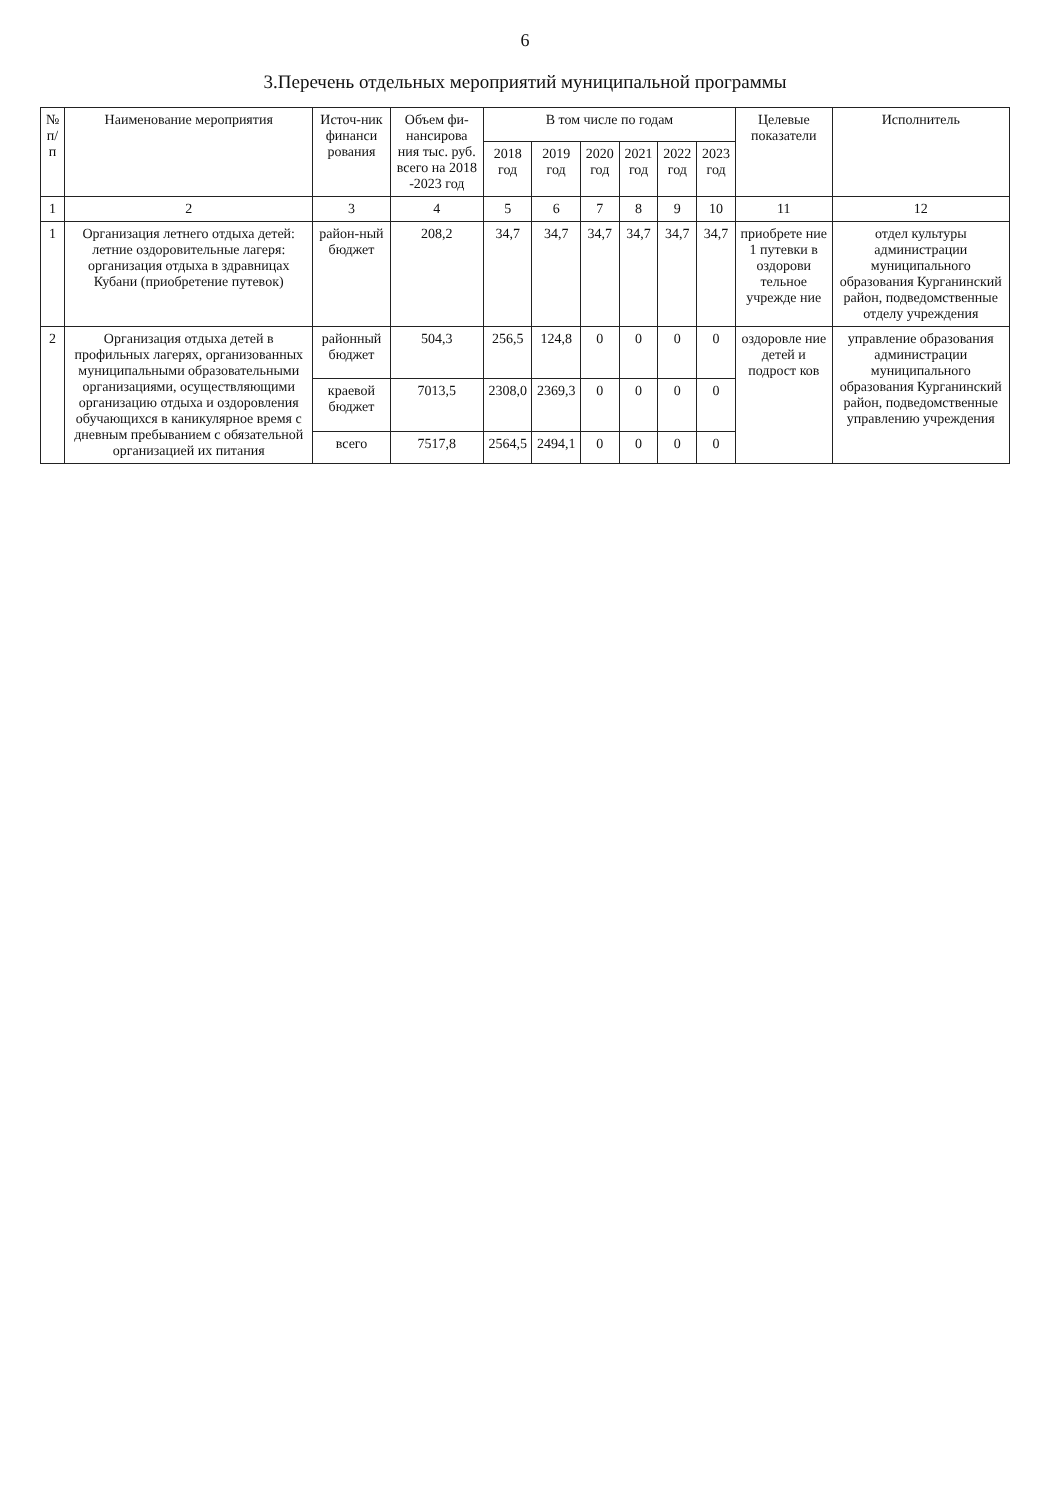6
3.Перечень отдельных мероприятий муниципальной программы
| № п/п | Наименование мероприятия | Источ-ник финанси рования | Объем фи-нансирова ния тыс. руб. всего на 2018 -2023 год | В том числе по годам | | | | | | Целевые показатели | Исполнитель |
| --- | --- | --- | --- | --- | --- | --- | --- | --- | --- | --- | --- |
| | | | | 2018 год | 2019 год | 2020 год | 2021 год | 2022 год | 2023 год | | |
| 1 | 2 | 3 | 4 | 5 | 6 | 7 | 8 | 9 | 10 | 11 | 12 |
| 1 | Организация летнего отдыха детей: летние оздоровительные лагеря: организация отдыха в здравницах Кубани (приобретение путевок) | район-ный бюджет | 208,2 | 34,7 | 34,7 | 34,7 | 34,7 | 34,7 | 34,7 | приобрете ние 1 путевки в оздорови тельное учрежде ние | отдел культуры администрации муниципального образования Курганинский район, подведомственные отделу учреждения |
| 2 | Организация отдыха детей в профильных лагерях, организованных муниципальными образовательными организациями, осуществляющими организацию отдыха и оздоровления обучающихся в каникулярное время с дневным пребыванием с обязательной организацией их питания | районный бюджет | 504,3 | 256,5 | 124,8 | 0 | 0 | 0 | 0 | оздоровле ние детей и подрост ков | управление образования администрации муниципального образования Курганинский район, подведомственные управлению учреждения |
| | | краевой бюджет | 7013,5 | 2308,0 | 2369,3 | 0 | 0 | 0 | 0 | | |
| | | всего | 7517,8 | 2564,5 | 2494,1 | 0 | 0 | 0 | 0 | | |